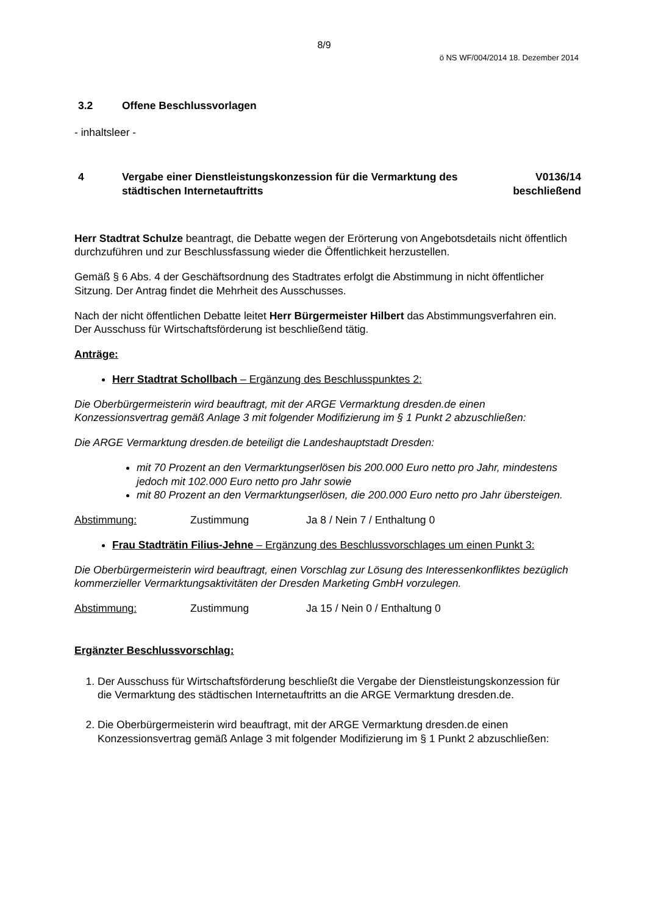8/9
ö NS WF/004/2014 18. Dezember 2014
3.2 Offene Beschlussvorlagen
- inhaltsleer -
4 Vergabe einer Dienstleistungskonzession für die Vermarktung des städtischen Internetauftritts V0136/14
beschließend
Herr Stadtrat Schulze beantragt, die Debatte wegen der Erörterung von Angebotsdetails nicht öffentlich durchzuführen und zur Beschlussfassung wieder die Öffentlichkeit herzustellen.
Gemäß § 6 Abs. 4 der Geschäftsordnung des Stadtrates erfolgt die Abstimmung in nicht öffentlicher Sitzung. Der Antrag findet die Mehrheit des Ausschusses.
Nach der nicht öffentlichen Debatte leitet Herr Bürgermeister Hilbert das Abstimmungsverfahren ein. Der Ausschuss für Wirtschaftsförderung ist beschließend tätig.
Anträge:
Herr Stadtrat Schollbach – Ergänzung des Beschlusspunktes 2:
Die Oberbürgermeisterin wird beauftragt, mit der ARGE Vermarktung dresden.de einen Konzessionsvertrag gemäß Anlage 3 mit folgender Modifizierung im § 1 Punkt 2 abzuschließen:
Die ARGE Vermarktung dresden.de beteiligt die Landeshauptstadt Dresden:
mit 70 Prozent an den Vermarktungserlösen bis 200.000 Euro netto pro Jahr, mindestens jedoch mit 102.000 Euro netto pro Jahr sowie
mit 80 Prozent an den Vermarktungserlösen, die 200.000 Euro netto pro Jahr übersteigen.
Abstimmung: Zustimmung Ja 8 / Nein 7 / Enthaltung 0
Frau Stadträtin Filius-Jehne – Ergänzung des Beschlussvorschlages um einen Punkt 3:
Die Oberbürgermeisterin wird beauftragt, einen Vorschlag zur Lösung des Interessenkonfliktes bezüglich kommerzieller Vermarktungsaktivitäten der Dresden Marketing GmbH vorzulegen.
Abstimmung: Zustimmung Ja 15 / Nein 0 / Enthaltung 0
Ergänzter Beschlussvorschlag:
1. Der Ausschuss für Wirtschaftsförderung beschließt die Vergabe der Dienstleistungskonzession für die Vermarktung des städtischen Internetauftritts an die ARGE Vermarktung dresden.de.
2. Die Oberbürgermeisterin wird beauftragt, mit der ARGE Vermarktung dresden.de einen Konzessionsvertrag gemäß Anlage 3 mit folgender Modifizierung im § 1 Punkt 2 abzuschließen: